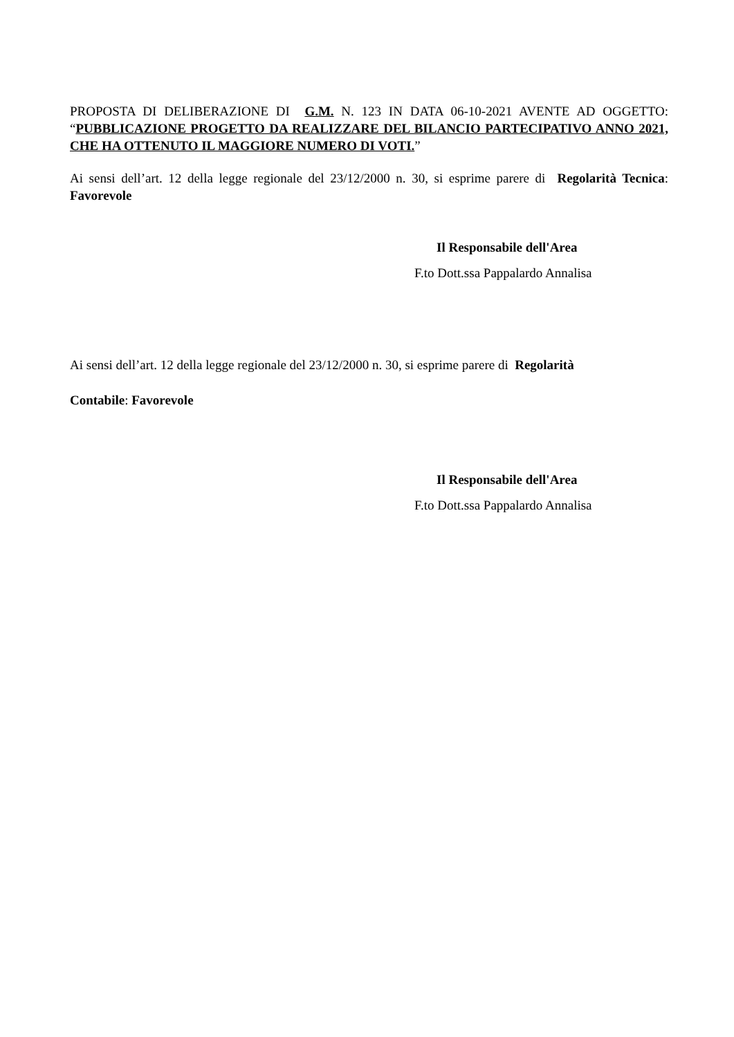PROPOSTA DI DELIBERAZIONE DI G.M. N. 123 IN DATA 06-10-2021 AVENTE AD OGGETTO: “PUBBLICAZIONE PROGETTO DA REALIZZARE DEL BILANCIO PARTECIPATIVO ANNO 2021, CHE HA OTTENUTO IL MAGGIORE NUMERO DI VOTI.”
Ai sensi dell’art. 12 della legge regionale del 23/12/2000 n. 30, si esprime parere di Regolarità Tecnica: Favorevole
Il Responsabile dell'Area
F.to Dott.ssa Pappalardo Annalisa
Ai sensi dell’art. 12 della legge regionale del 23/12/2000 n. 30, si esprime parere di Regolarità
Contabile: Favorevole
Il Responsabile dell'Area
F.to Dott.ssa Pappalardo Annalisa